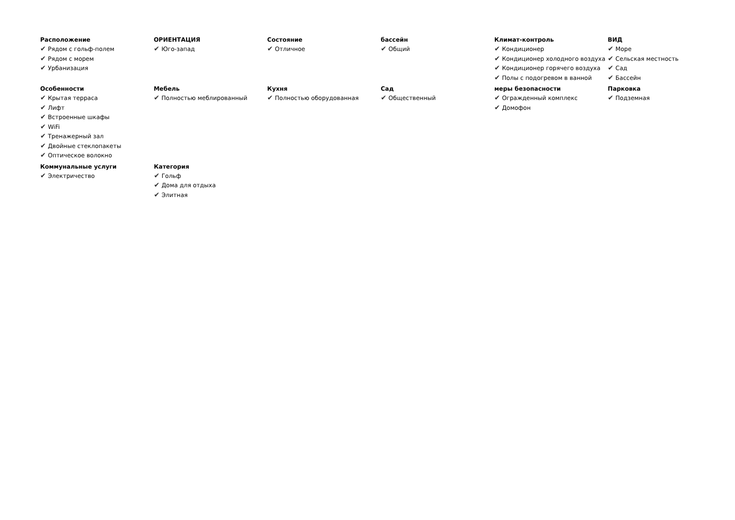Расположение
✔ Рядом с гольф-полем
✔ Рядом с морем
✔ Урбанизация
ОРИЕНТАЦИЯ
✔ Юго-запад
Состояние
✔ Отличное
бассейн
✔ Общий
Климат-контроль
✔ Кондиционер
✔ Кондиционер холодного воздуха
✔ Кондиционер горячего воздуха
✔ Полы с подогревом в ванной
ВИД
✔ Море
✔ Сельская местность
✔ Сад
✔ Бассейн
Особенности
✔ Крытая терраса
✔ Лифт
✔ Встроенные шкафы
✔ WiFi
✔ Тренажерный зал
✔ Двойные стеклопакеты
✔ Оптическое волокно
Мебель
✔ Полностью меблированный
Кухня
✔ Полностью оборудованная
Сад
✔ Общественный
меры безопасности
✔ Огражденный комплекс
✔ Домофон
Парковка
✔ Подземная
Коммунальные услуги
✔ Электричество
Категория
✔ Гольф
✔ Дома для отдыха
✔ Элитная